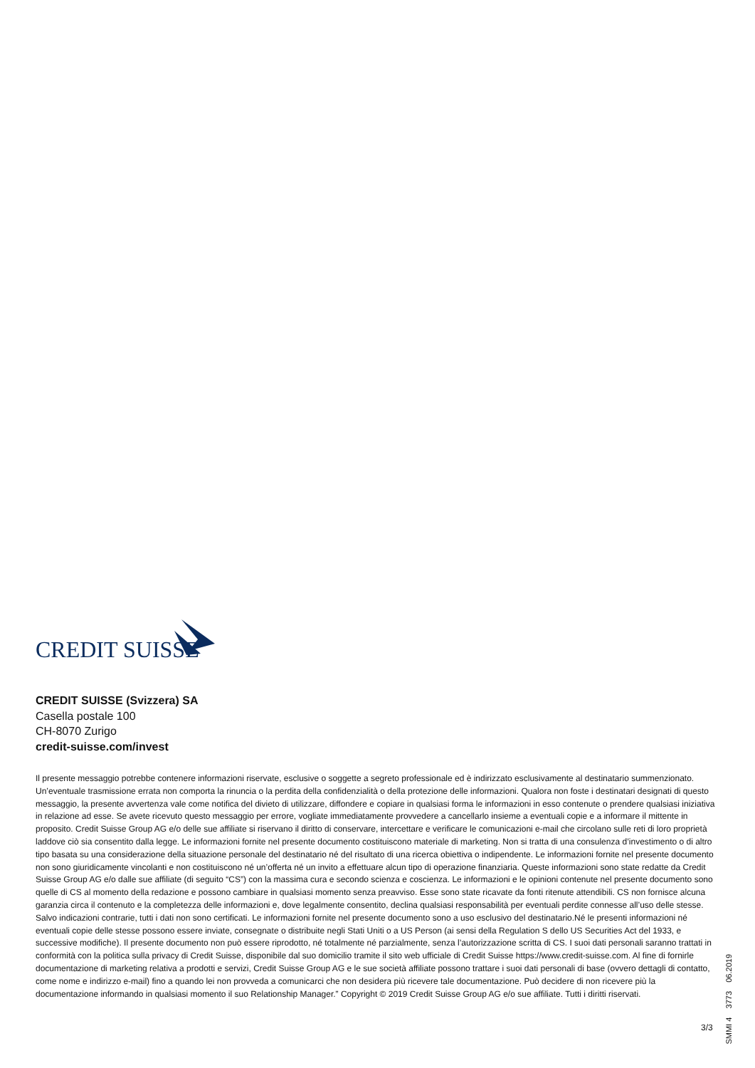CREDIT SUISSE
CREDIT SUISSE (Svizzera) SA
Casella postale 100
CH-8070 Zurigo
credit-suisse.com/invest
Il presente messaggio potrebbe contenere informazioni riservate, esclusive o soggette a segreto professionale ed è indirizzato esclusivamente al destinatario summenzionato. Un’eventuale trasmissione errata non comporta la rinuncia o la perdita della confidenzialità o della protezione delle informazioni. Qualora non foste i destinatari designati di questo messaggio, la presente avvertenza vale come notifica del divieto di utilizzare, diffondere e copiare in qualsiasi forma le informazioni in esso contenute o prendere qualsiasi iniziativa in relazione ad esse. Se avete ricevuto questo messaggio per errore, vogliate immediatamente provvedere a cancellarlo insieme a eventuali copie e a informare il mittente in proposito. Credit Suisse Group AG e/o delle sue affiliate si riservano il diritto di conservare, intercettare e verificare le comunicazioni e-mail che circolano sulle reti di loro proprietà laddove ciò sia consentito dalla legge. Le informazioni fornite nel presente documento costituiscono materiale di marketing. Non si tratta di una consulenza d’investimento o di altro tipo basata su una considerazione della situazione personale del destinatario né del risultato di una ricerca obiettiva o indipendente. Le informazioni fornite nel presente documento non sono giuridicamente vincolanti e non costituiscono né un’offerta né un invito a effettuare alcun tipo di operazione finanziaria. Queste informazioni sono state redatte da Credit Suisse Group AG e/o dalle sue affiliate (di seguito “CS”) con la massima cura e secondo scienza e coscienza. Le informazioni e le opinioni contenute nel presente documento sono quelle di CS al momento della redazione e possono cambiare in qualsiasi momento senza preavviso. Esse sono state ricavate da fonti ritenute attendibili. CS non fornisce alcuna garanzia circa il contenuto e la completezza delle informazioni e, dove legalmente consentito, declina qualsiasi responsabilità per eventuali perdite connesse all’uso delle stesse. Salvo indicazioni contrarie, tutti i dati non sono certificati. Le informazioni fornite nel presente documento sono a uso esclusivo del destinatario.Né le presenti informazioni né eventuali copie delle stesse possono essere inviate, consegnate o distribuite negli Stati Uniti o a US Person (ai sensi della Regulation S dello US Securities Act del 1933, e successive modifiche). Il presente documento non può essere riprodotto, né totalmente né parzialmente, senza l’autorizzazione scritta di CS. I suoi dati personali saranno trattati in conformità con la politica sulla privacy di Credit Suisse, disponibile dal suo domicilio tramite il sito web ufficiale di Credit Suisse https://www.credit-suisse.com. Al fine di fornirle documentazione di marketing relativa a prodotti e servizi, Credit Suisse Group AG e le sue società affiliate possono trattare i suoi dati personali di base (ovvero dettagli di contatto, come nome e indirizzo e-mail) fino a quando lei non provveda a comunicarci che non desidera più ricevere tale documentazione. Può decidere di non ricevere più la documentazione informando in qualsiasi momento il suo Relationship Manager.” Copyright © 2019 Credit Suisse Group AG e/o sue affiliate. Tutti i diritti riservati.
SMMI 4 3773 06.2019
3/3